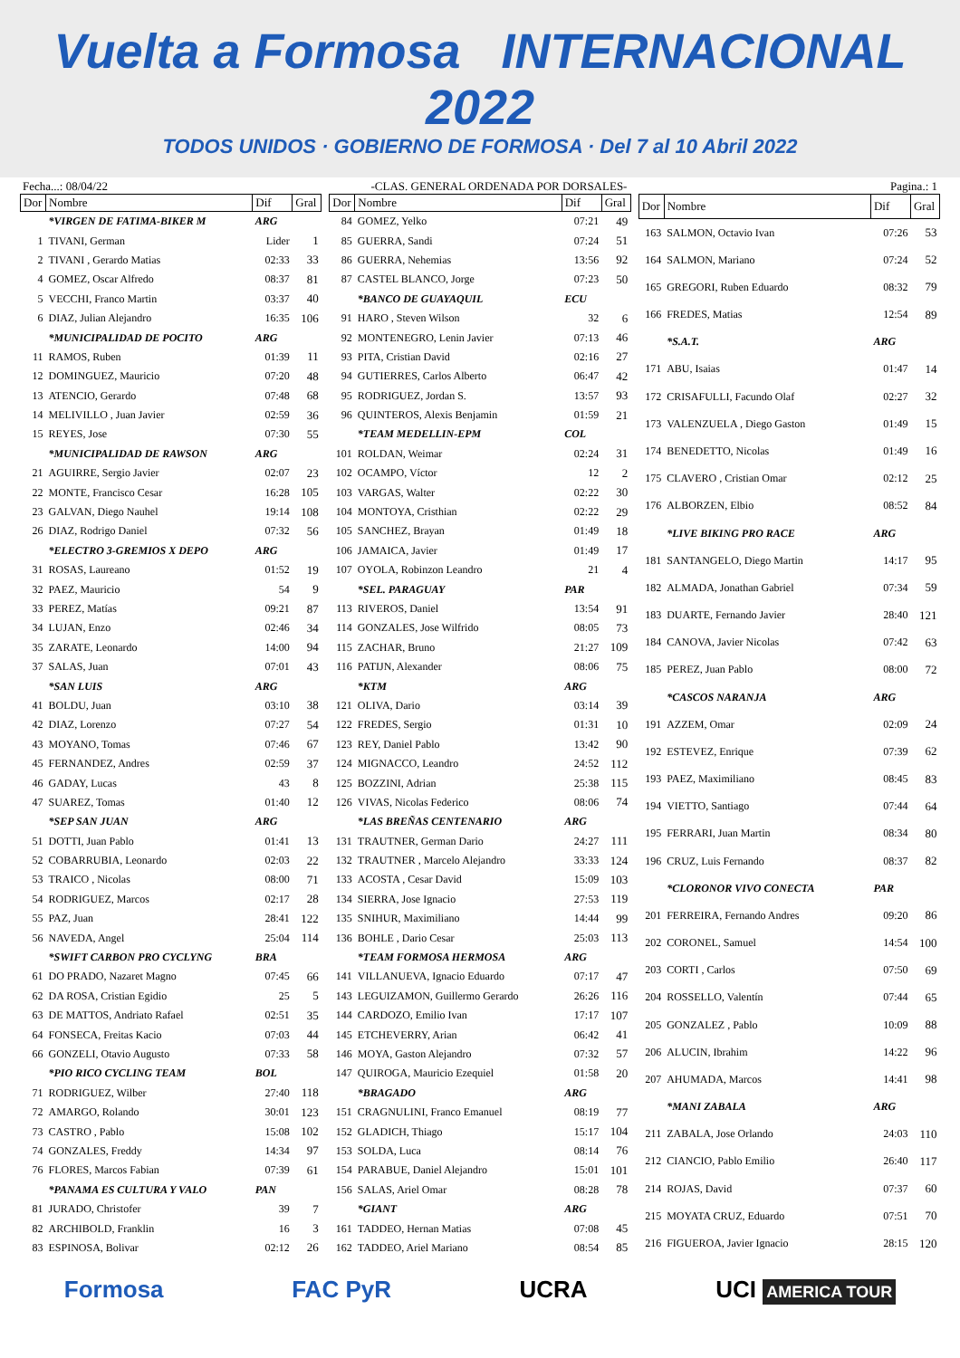Vuelta a Formosa INTERNACIONAL 2022
TODOS UNIDOS · GOBIERNO DE FORMOSA · Del 7 al 10 Abril 2022
Fecha...: 08/04/22 -CLAS. GENERAL ORDENADA POR DORSALES- Pagina.: 1
| Dor | Nombre | Dif | Gral |
| --- | --- | --- | --- |
| | *VIRGEN DE FATIMA-BIKER M | ARG | |
| 1 | TIVANI, German | Lider | 1 |
| 2 | TIVANI , Gerardo Matias | 02:33 | 33 |
| 4 | GOMEZ, Oscar Alfredo | 08:37 | 81 |
| 5 | VECCHI, Franco Martin | 03:37 | 40 |
| 6 | DIAZ, Julian Alejandro | 16:35 | 106 |
| | *MUNICIPALIDAD DE POCITO | ARG | |
| 11 | RAMOS, Ruben | 01:39 | 11 |
| 12 | DOMINGUEZ, Mauricio | 07:20 | 48 |
| 13 | ATENCIO, Gerardo | 07:48 | 68 |
| 14 | MELIVILLO , Juan Javier | 02:59 | 36 |
| 15 | REYES, Jose | 07:30 | 55 |
| | *MUNICIPALIDAD DE RAWSON | ARG | |
| 21 | AGUIRRE, Sergio Javier | 02:07 | 23 |
| 22 | MONTE, Francisco Cesar | 16:28 | 105 |
| 23 | GALVAN, Diego Nauhel | 19:14 | 108 |
| 26 | DIAZ, Rodrigo Daniel | 07:32 | 56 |
| | *ELECTRO 3-GREMIOS X DEPO | ARG | |
| 31 | ROSAS, Laureano | 01:52 | 19 |
| 32 | PAEZ, Mauricio | 54 | 9 |
| 33 | PEREZ, Matías | 09:21 | 87 |
| 34 | LUJAN, Enzo | 02:46 | 34 |
| 35 | ZARATE, Leonardo | 14:00 | 94 |
| 37 | SALAS, Juan | 07:01 | 43 |
| | *SAN LUIS | ARG | |
| 41 | BOLDU, Juan | 03:10 | 38 |
| 42 | DIAZ, Lorenzo | 07:27 | 54 |
| 43 | MOYANO, Tomas | 07:46 | 67 |
| 45 | FERNANDEZ, Andres | 02:59 | 37 |
| 46 | GADAY, Lucas | 43 | 8 |
| 47 | SUAREZ, Tomas | 01:40 | 12 |
| | *SEP SAN JUAN | ARG | |
| 51 | DOTTI, Juan Pablo | 01:41 | 13 |
| 52 | COBARRUBIA, Leonardo | 02:03 | 22 |
| 53 | TRAICO , Nicolas | 08:00 | 71 |
| 54 | RODRIGUEZ, Marcos | 02:17 | 28 |
| 55 | PAZ, Juan | 28:41 | 122 |
| 56 | NAVEDA, Angel | 25:04 | 114 |
| | *SWIFT CARBON PRO CYCLYNG | BRA | |
| 61 | DO PRADO, Nazaret Magno | 07:45 | 66 |
| 62 | DA ROSA, Cristian Egidio | 25 | 5 |
| 63 | DE MATTOS, Andriato Rafael | 02:51 | 35 |
| 64 | FONSECA, Freitas Kacio | 07:03 | 44 |
| 66 | GONZELI, Otavio Augusto | 07:33 | 58 |
| | *PIO RICO CYCLING TEAM | BOL | |
| 71 | RODRIGUEZ, Wilber | 27:40 | 118 |
| 72 | AMARGO, Rolando | 30:01 | 123 |
| 73 | CASTRO , Pablo | 15:08 | 102 |
| 74 | GONZALES, Freddy | 14:34 | 97 |
| 76 | FLORES, Marcos Fabian | 07:39 | 61 |
| | *PANAMA ES CULTURA Y VALO | PAN | |
| 81 | JURADO, Christofer | 39 | 7 |
| 82 | ARCHIBOLD, Franklin | 16 | 3 |
| 83 | ESPINOSA, Bolivar | 02:12 | 26 |
| Dor | Nombre | Dif | Gral |
| --- | --- | --- | --- |
| 84 | GOMEZ, Yelko | 07:21 | 49 |
| 85 | GUERRA, Sandi | 07:24 | 51 |
| 86 | GUERRA, Nehemias | 13:56 | 92 |
| 87 | CASTEL BLANCO, Jorge | 07:23 | 50 |
| | *BANCO DE GUAYAQUIL | ECU | |
| 91 | HARO , Steven Wilson | 32 | 6 |
| 92 | MONTENEGRO, Lenin Javier | 07:13 | 46 |
| 93 | PITA, Cristian David | 02:16 | 27 |
| 94 | GUTIERRES, Carlos Alberto | 06:47 | 42 |
| 95 | RODRIGUEZ, Jordan S. | 13:57 | 93 |
| 96 | QUINTEROS, Alexis Benjamin | 01:59 | 21 |
| | *TEAM MEDELLIN-EPM | COL | |
| 101 | ROLDAN, Weimar | 02:24 | 31 |
| 102 | OCAMPO, Víctor | 12 | 2 |
| 103 | VARGAS, Walter | 02:22 | 30 |
| 104 | MONTOYA, Cristhian | 02:22 | 29 |
| 105 | SANCHEZ, Brayan | 01:49 | 18 |
| 106 | JAMAICA, Javier | 01:49 | 17 |
| 107 | OYOLA, Robinzon Leandro | 21 | 4 |
| | *SEL. PARAGUAY | PAR | |
| 113 | RIVEROS, Daniel | 13:54 | 91 |
| 114 | GONZALES, Jose Wilfrido | 08:05 | 73 |
| 115 | ZACHAR, Bruno | 21:27 | 109 |
| 116 | PATIJN, Alexander | 08:06 | 75 |
| | *KTM | ARG | |
| 121 | OLIVA, Dario | 03:14 | 39 |
| 122 | FREDES, Sergio | 01:31 | 10 |
| 123 | REY, Daniel Pablo | 13:42 | 90 |
| 124 | MIGNACCO, Leandro | 24:52 | 112 |
| 125 | BOZZINI, Adrian | 25:38 | 115 |
| 126 | VIVAS, Nicolas Federico | 08:06 | 74 |
| | *LAS BREÑAS CENTENARIO | ARG | |
| 131 | TRAUTNER, German Dario | 24:27 | 111 |
| 132 | TRAUTNER , Marcelo Alejandro | 33:33 | 124 |
| 133 | ACOSTA , Cesar David | 15:09 | 103 |
| 134 | SIERRA, Jose Ignacio | 27:53 | 119 |
| 135 | SNIHUR, Maximiliano | 14:44 | 99 |
| 136 | BOHLE , Dario Cesar | 25:03 | 113 |
| | *TEAM FORMOSA HERMOSA | ARG | |
| 141 | VILLANUEVA, Ignacio Eduardo | 07:17 | 47 |
| 143 | LEGUIZAMON, Guillermo Gerardo | 26:26 | 116 |
| 144 | CARDOZO, Emilio Ivan | 17:17 | 107 |
| 145 | ETCHEVERRY, Arian | 06:42 | 41 |
| 146 | MOYA, Gaston Alejandro | 07:32 | 57 |
| 147 | QUIROGA, Mauricio Ezequiel | 01:58 | 20 |
| | *BRAGADO | ARG | |
| 151 | CRAGNULINI, Franco Emanuel | 08:19 | 77 |
| 152 | GLADICH, Thiago | 15:17 | 104 |
| 153 | SOLDA, Luca | 08:14 | 76 |
| 154 | PARABUE, Daniel Alejandro | 15:01 | 101 |
| 156 | SALAS, Ariel Omar | 08:28 | 78 |
| | *GIANT | ARG | |
| 161 | TADDEO, Hernan Matias | 07:08 | 45 |
| 162 | TADDEO, Ariel Mariano | 08:54 | 85 |
| Dor | Nombre | Dif | Gral |
| --- | --- | --- | --- |
| 163 | SALMON, Octavio Ivan | 07:26 | 53 |
| 164 | SALMON, Mariano | 07:24 | 52 |
| 165 | GREGORI, Ruben Eduardo | 08:32 | 79 |
| 166 | FREDES, Matias | 12:54 | 89 |
| | *S.A.T. | ARG | |
| 171 | ABU, Isaias | 01:47 | 14 |
| 172 | CRISAFULLI, Facundo Olaf | 02:27 | 32 |
| 173 | VALENZUELA , Diego Gaston | 01:49 | 15 |
| 174 | BENEDETTO, Nicolas | 01:49 | 16 |
| 175 | CLAVERO , Cristian Omar | 02:12 | 25 |
| 176 | ALBORZEN, Elbio | 08:52 | 84 |
| | *LIVE BIKING PRO RACE | ARG | |
| 181 | SANTANGELO, Diego Martin | 14:17 | 95 |
| 182 | ALMADA, Jonathan Gabriel | 07:34 | 59 |
| 183 | DUARTE, Fernando Javier | 28:40 | 121 |
| 184 | CANOVA, Javier Nicolas | 07:42 | 63 |
| 185 | PEREZ, Juan Pablo | 08:00 | 72 |
| | *CASCOS NARANJA | ARG | |
| 191 | AZZEM, Omar | 02:09 | 24 |
| 192 | ESTEVEZ, Enrique | 07:39 | 62 |
| 193 | PAEZ, Maximiliano | 08:45 | 83 |
| 194 | VIETTO, Santiago | 07:44 | 64 |
| 195 | FERRARI, Juan Martin | 08:34 | 80 |
| 196 | CRUZ, Luis Fernando | 08:37 | 82 |
| | *CLORONOR VIVO CONECTA | PAR | |
| 201 | FERREIRA, Fernando Andres | 09:20 | 86 |
| 202 | CORONEL, Samuel | 14:54 | 100 |
| 203 | CORTI , Carlos | 07:50 | 69 |
| 204 | ROSSELLO, Valentín | 07:44 | 65 |
| 205 | GONZALEZ , Pablo | 10:09 | 88 |
| 206 | ALUCIN, Ibrahim | 14:22 | 96 |
| 207 | AHUMADA, Marcos | 14:41 | 98 |
| | *MANI ZABALA | ARG | |
| 211 | ZABALA, Jose Orlando | 24:03 | 110 |
| 212 | CIANCIO, Pablo Emilio | 26:40 | 117 |
| 214 | ROJAS, David | 07:37 | 60 |
| 215 | MOYATA CRUZ, Eduardo | 07:51 | 70 |
| 216 | FIGUEROA, Javier Ignacio | 28:15 | 120 |
Formosa FAC PyR UCRA UCI AMERICA TOUR